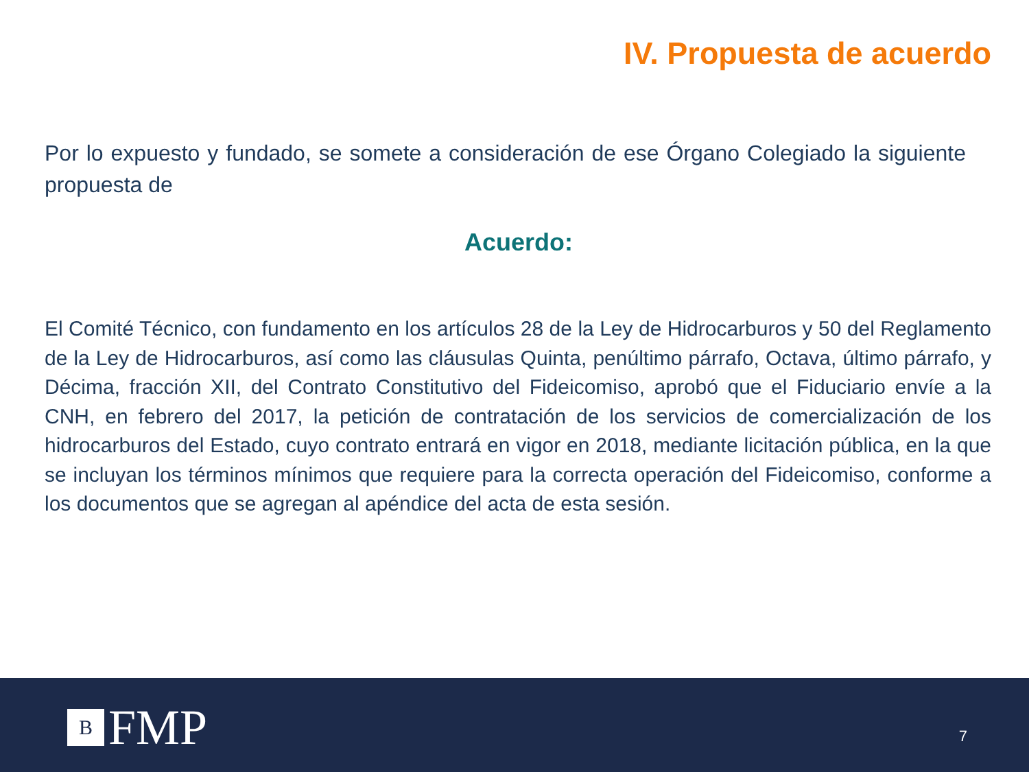IV. Propuesta de acuerdo
Por lo expuesto y fundado, se somete a consideración de ese Órgano Colegiado la siguiente propuesta de
Acuerdo:
El Comité Técnico, con fundamento en los artículos 28 de la Ley de Hidrocarburos y 50 del Reglamento de la Ley de Hidrocarburos, así como las cláusulas Quinta, penúltimo párrafo, Octava, último párrafo, y Décima, fracción XII, del Contrato Constitutivo del Fideicomiso, aprobó que el Fiduciario envíe a la CNH, en febrero del 2017, la petición de contratación de los servicios de comercialización de los hidrocarburos del Estado, cuyo contrato entrará en vigor en 2018, mediante licitación pública, en la que se incluyan los términos mínimos que requiere para la correcta operación del Fideicomiso, conforme a los documentos que se agregan al apéndice del acta de esta sesión.
B
FMP
7